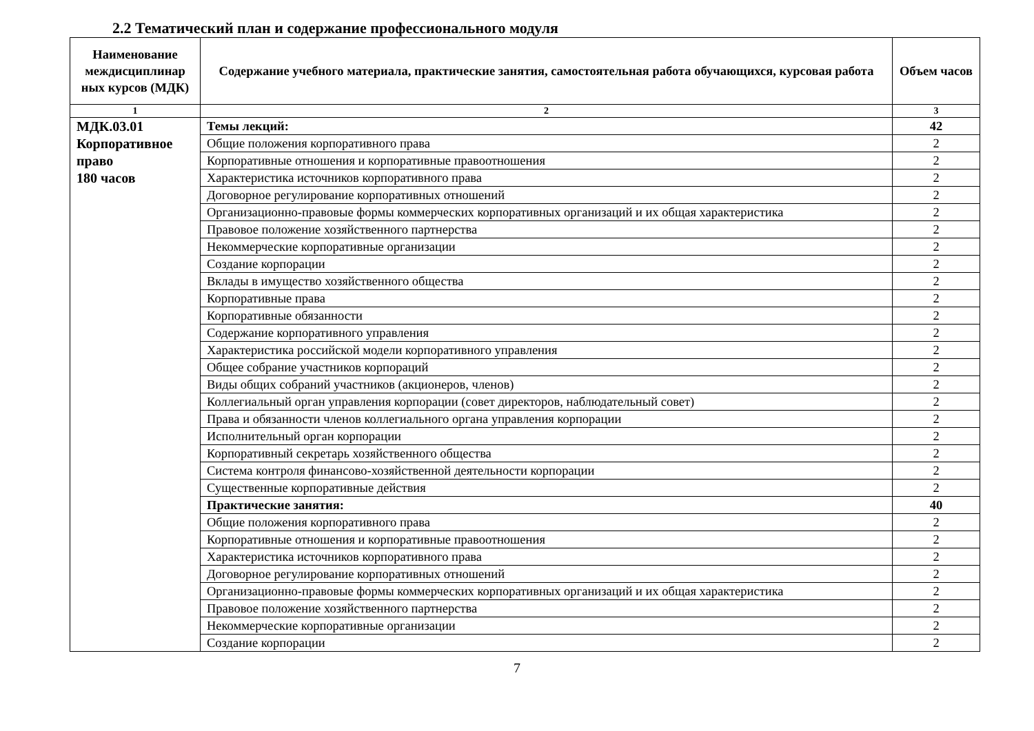2.2 Тематический план и содержание профессионального модуля
| Наименование междисциплинар ных курсов (МДК) | Содержание учебного материала, практические занятия, самостоятельная работа обучающихся, курсовая работа | Объем часов |
| --- | --- | --- |
| 1 | 2 | 3 |
| МДК.03.01 Корпоративное право 180 часов | Темы лекций: | 42 |
| | Общие положения корпоративного права | 2 |
| | Корпоративные отношения и корпоративные правоотношения | 2 |
| | Характеристика источников корпоративного права | 2 |
| | Договорное регулирование корпоративных отношений | 2 |
| | Организационно-правовые формы коммерческих корпоративных организаций и их общая характеристика | 2 |
| | Правовое положение хозяйственного партнерства | 2 |
| | Некоммерческие корпоративные организации | 2 |
| | Создание корпорации | 2 |
| | Вклады в имущество хозяйственного общества | 2 |
| | Корпоративные права | 2 |
| | Корпоративные обязанности | 2 |
| | Содержание корпоративного управления | 2 |
| | Характеристика российской модели корпоративного управления | 2 |
| | Общее собрание участников корпораций | 2 |
| | Виды общих собраний участников (акционеров, членов) | 2 |
| | Коллегиальный орган управления корпорации (совет директоров, наблюдательный совет) | 2 |
| | Права и обязанности членов коллегиального органа управления корпорации | 2 |
| | Исполнительный орган корпорации | 2 |
| | Корпоративный секретарь хозяйственного общества | 2 |
| | Система контроля финансово-хозяйственной деятельности корпорации | 2 |
| | Существенные корпоративные действия | 2 |
| | Практические занятия: | 40 |
| | Общие положения корпоративного права | 2 |
| | Корпоративные отношения и корпоративные правоотношения | 2 |
| | Характеристика источников корпоративного права | 2 |
| | Договорное регулирование корпоративных отношений | 2 |
| | Организационно-правовые формы коммерческих корпоративных организаций и их общая характеристика | 2 |
| | Правовое положение хозяйственного партнерства | 2 |
| | Некоммерческие корпоративные организации | 2 |
| | Создание корпорации | 2 |
7